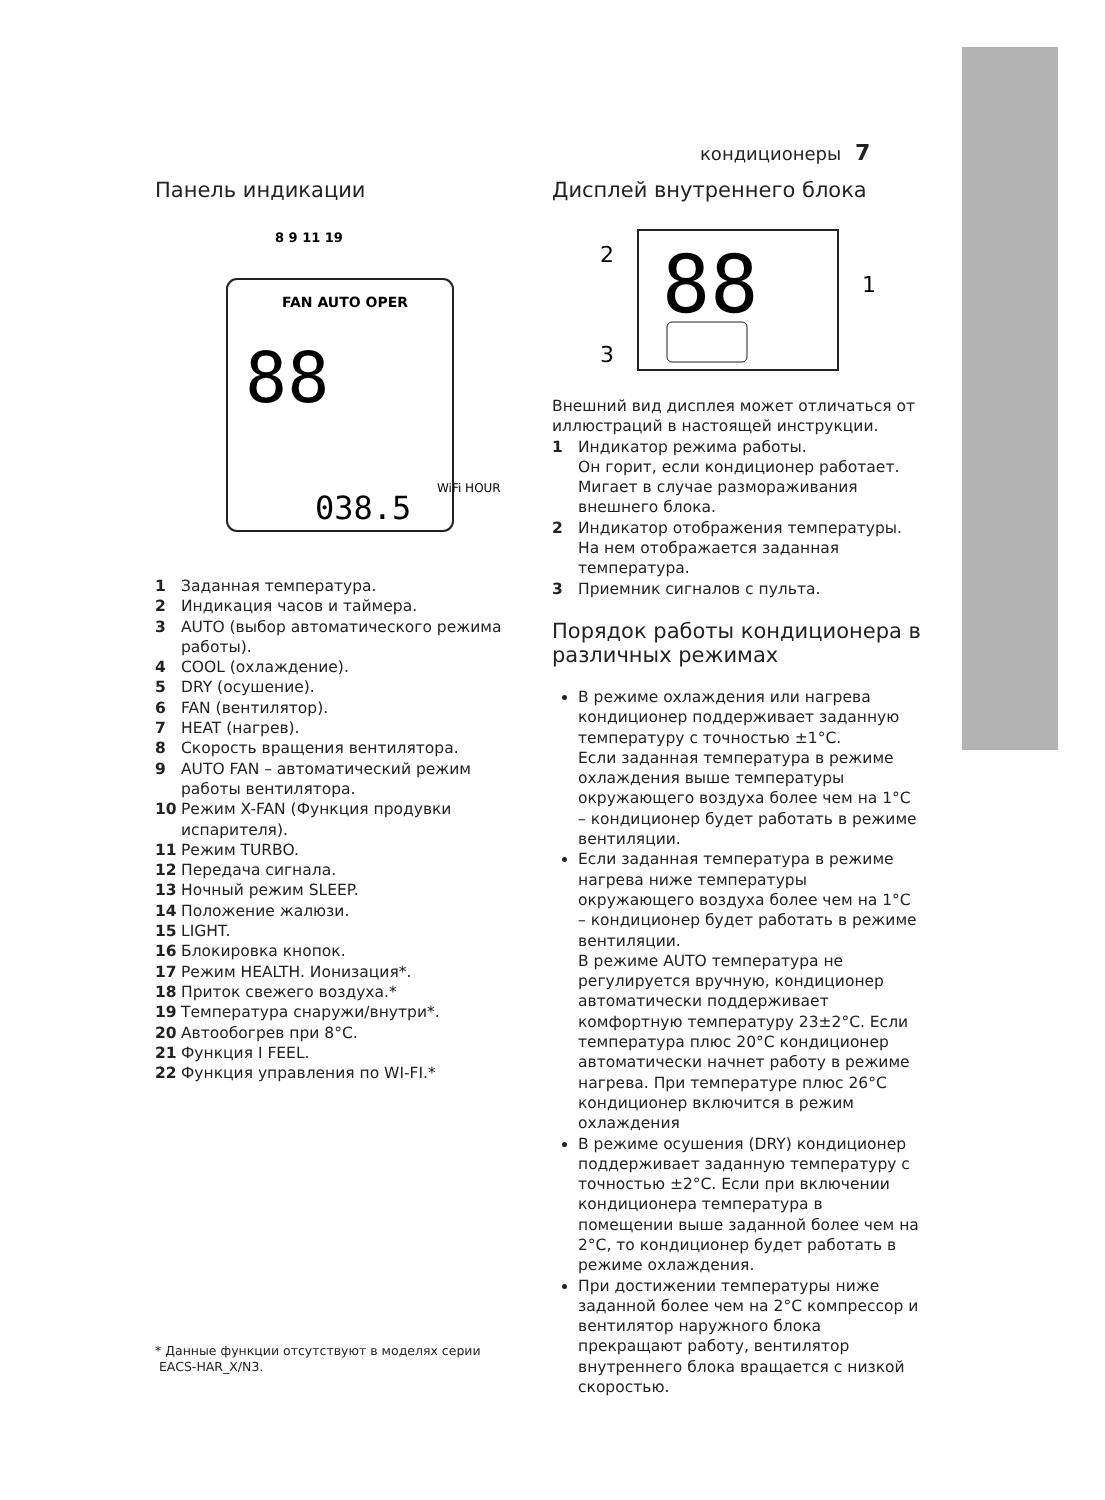кондиционеры 7
Панель индикации
88
038.5
8 9 11 19
FAN AUTO OPER
WiFi HOUR
1 Заданная температура.
2 Индикация часов и таймера.
3 AUTO (выбор автоматического режима работы).
4 COOL (охлаждение).
5 DRY (осушение).
6 FAN (вентилятор).
7 HEAT (нагрев).
8 Скорость вращения вентилятора.
9 AUTO FAN – автоматический режим работы вентилятора.
10 Режим X-FAN (Функция продувки испарителя).
11 Режим TURBO.
12 Передача сигнала.
13 Ночный режим SLEEP.
14 Положение жалюзи.
15 LIGHT.
16 Блокировка кнопок.
17 Режим HEALTH. Ионизация*.
18 Приток свежего воздуха.*
19 Температура снаружи/внутри*.
20 Автообогрев при 8°C.
21 Функция I FEEL.
22 Функция управления по WI-FI.*
* Данные функции отсутствуют в моделях серии
EACS-HAR_X/N3.
Дисплей внутреннего блока
88
2
3
1
Внешний вид дисплея может отличаться от иллюстраций в настоящей инструкции.
1 Индикатор режима работы.
Он горит, если кондиционер работает. Мигает в случае размораживания внешнего блока.
2 Индикатор отображения температуры. На нем отображается заданная температура.
3 Приемник сигналов с пульта.
Порядок работы кондиционера в различных режимах
В режиме охлаждения или нагрева кондиционер поддерживает заданную температуру с точностью ±1°C.
Если заданная температура в режиме охлаждения выше температуры окружающего воздуха более чем на 1°C – кондиционер будет работать в режиме вентиляции.
Если заданная температура в режиме нагрева ниже температуры окружающего воздуха более чем на 1°C – кондиционер будет работать в режиме вентиляции.
В режиме AUTO температура не регулируется вручную, кондиционер автоматически поддерживает комфортную температуру 23±2°C. Если температура плюс 20°C кондиционер автоматически начнет работу в режиме нагрева. При температуре плюс 26°C кондиционер включится в режим охлаждения
В режиме осушения (DRY) кондиционер поддерживает заданную температуру с точностью ±2°C. Если при включении кондиционера температура в помещении выше заданной более чем на 2°C, то кондиционер будет работать в режиме охлаждения.
При достижении температуры ниже заданной более чем на 2°C компрессор и вентилятор наружного блока прекращают работу, вентилятор внутреннего блока вращается с низкой скоростью.